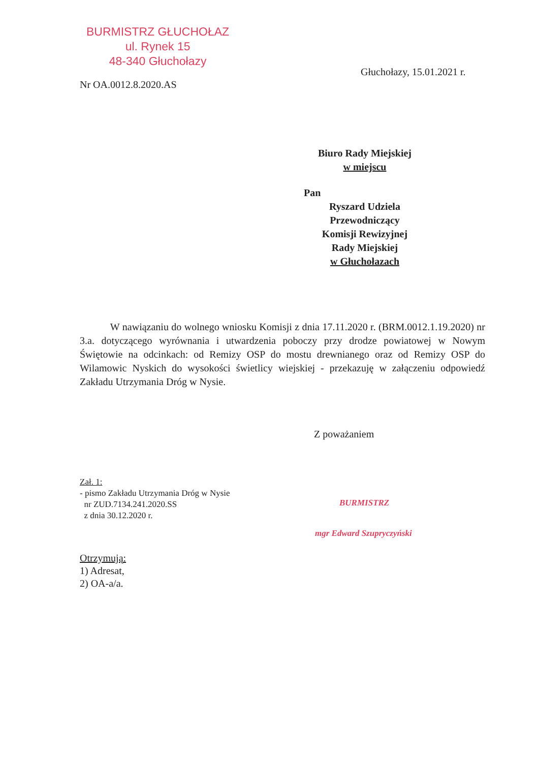BURMISTRZ GŁUCHOŁAZ
ul. Rynek 15
48-340 Głuchołazy
Głuchołazy, 15.01.2021 r.
Nr OA.0012.8.2020.AS
Biuro Rady Miejskiej
w miejscu
Pan
Ryszard Udziela
Przewodniczący
Komisji Rewizyjnej
Rady Miejskiej
w Głuchołazach
W nawiązaniu do wolnego wniosku Komisji z dnia 17.11.2020 r. (BRM.0012.1.19.2020) nr 3.a. dotyczącego wyrównania i utwardzenia poboczy przy drodze powiatowej w Nowym Świętowie na odcinkach: od Remizy OSP do mostu drewnianego oraz od Remizy OSP do Wilamowic Nyskich do wysokości świetlicy wiejskiej - przekazuję w załączeniu odpowiedź Zakładu Utrzymania Dróg w Nysie.
Z poważaniem
BURMISTRZ
mgr Edward Szupryczyński
Zał. 1:
- pismo Zakładu Utrzymania Dróg w Nysie
nr ZUD.7134.241.2020.SS
z dnia 30.12.2020 r.
Otrzymują:
1) Adresat,
2) OA-a/a.